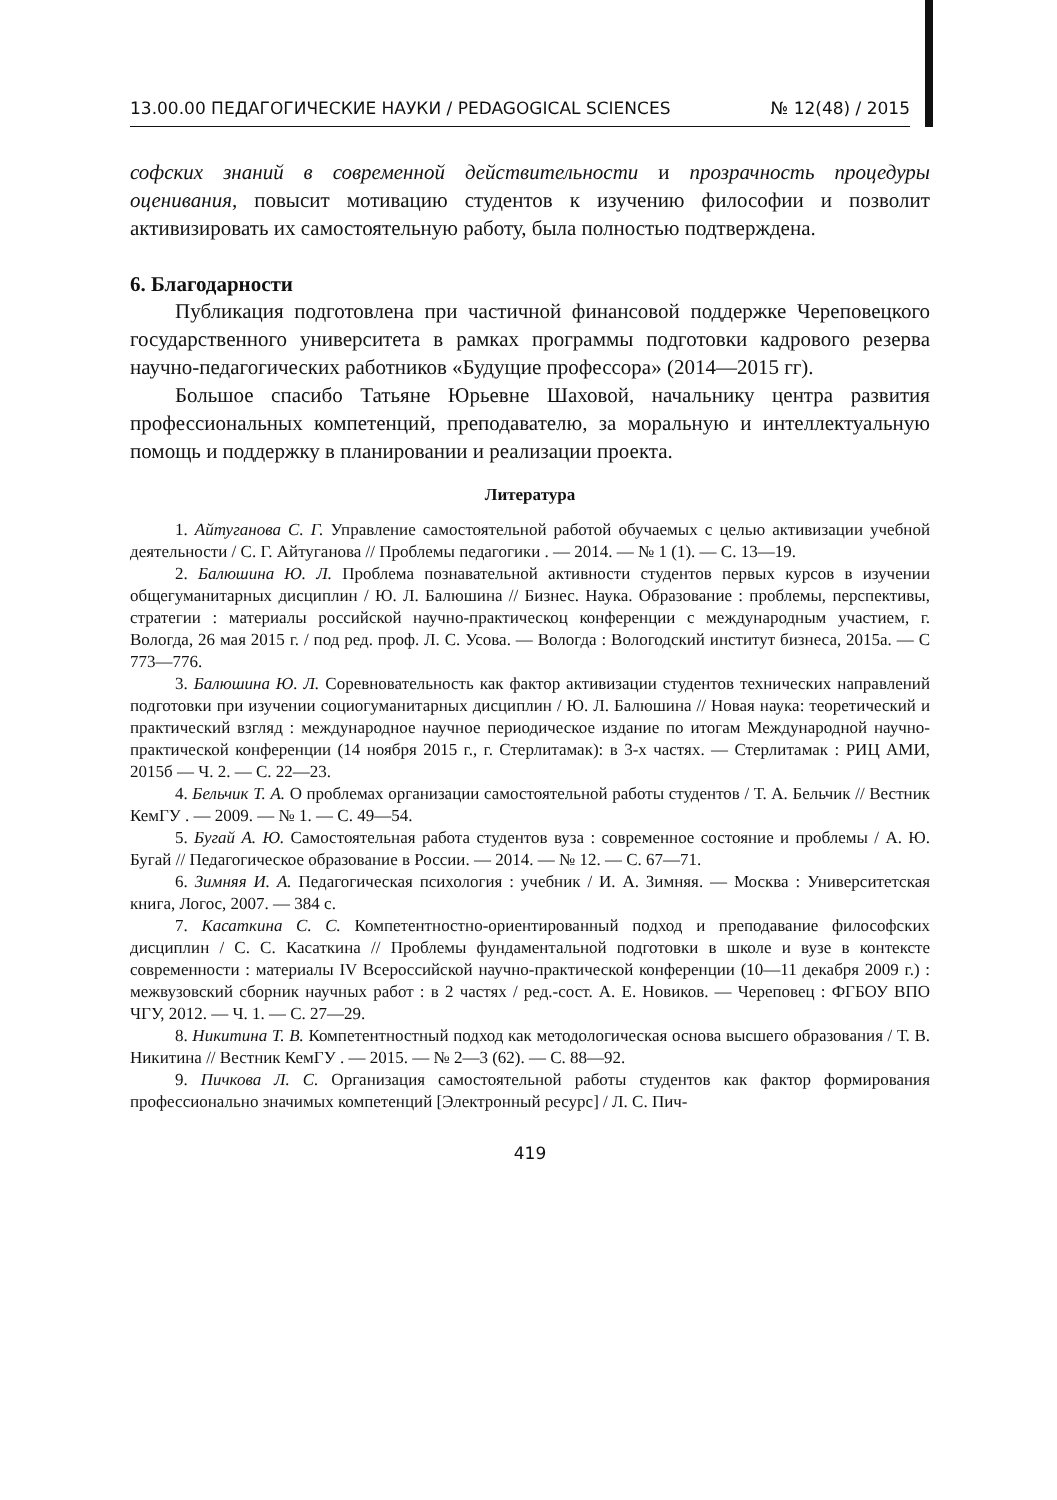13.00.00 ПЕДАГОГИЧЕСКИЕ НАУКИ / PEDAGOGICAL SCIENCES № 12(48) / 2015
софских знаний в современной действительности и прозрачность процедуры оценивания, повысит мотивацию студентов к изучению философии и позволит активизировать их самостоятельную работу, была полностью подтверждена.
6. Благодарности
Публикация подготовлена при частичной финансовой поддержке Череповецкого государственного университета в рамках программы подготовки кадрового резерва научно-педагогических работников «Будущие профессора» (2014—2015 гг).
Большое спасибо Татьяне Юрьевне Шаховой, начальнику центра развития профессиональных компетенций, преподавателю, за моральную и интеллектуальную помощь и поддержку в планировании и реализации проекта.
Литература
1. Айтуганова С. Г. Управление самостоятельной работой обучаемых с целью активизации учебной деятельности / С. Г. Айтуганова // Проблемы педагогики . — 2014. — № 1 (1). — С. 13—19.
2. Балюшина Ю. Л. Проблема познавательной активности студентов первых курсов в изучении общегуманитарных дисциплин / Ю. Л. Балюшина // Бизнес. Наука. Образование : проблемы, перспективы, стратегии : материалы российской научно-практическоц конференции с международным участием, г. Вологда, 26 мая 2015 г. / под ред. проф. Л. С. Усова. — Вологда : Вологодский институт бизнеса, 2015а. — С 773—776.
3. Балюшина Ю. Л. Соревновательность как фактор активизации студентов технических направлений подготовки при изучении социогуманитарных дисциплин / Ю. Л. Балюшина // Новая наука: теоретический и практический взгляд : международное научное периодическое издание по итогам Международной научно-практической конференции (14 ноября 2015 г., г. Стерлитамак): в 3-х частях. — Стерлитамак : РИЦ АМИ, 2015б — Ч. 2. — С. 22—23.
4. Бельчик Т. А. О проблемах организации самостоятельной работы студентов / Т. А. Бельчик // Вестник КемГУ . — 2009. — № 1. — С. 49—54.
5. Бугай А. Ю. Самостоятельная работа студентов вуза : современное состояние и проблемы / А. Ю. Бугай // Педагогическое образование в России. — 2014. — № 12. — С. 67—71.
6. Зимняя И. А. Педагогическая психология : учебник / И. А. Зимняя. — Москва : Университетская книга, Логос, 2007. — 384 с.
7. Касаткина С. С. Компетентностно-ориентированный подход и преподавание философских дисциплин / С. С. Касаткина // Проблемы фундаментальной подготовки в школе и вузе в контексте современности : материалы IV Всероссийской научно-практической конференции (10—11 декабря 2009 г.) : межвузовский сборник научных работ : в 2 частях / ред.-сост. А. Е. Новиков. — Череповец : ФГБОУ ВПО ЧГУ, 2012. — Ч. 1. — С. 27—29.
8. Никитина Т. В. Компетентностный подход как методологическая основа высшего образования / Т. В. Никитина // Вестник КемГУ . — 2015. — № 2—3 (62). — С. 88—92.
9. Пичкова Л. С. Организация самостоятельной работы студентов как фактор формирования профессионально значимых компетенций [Электронный ресурс] / Л. С. Пич-
419